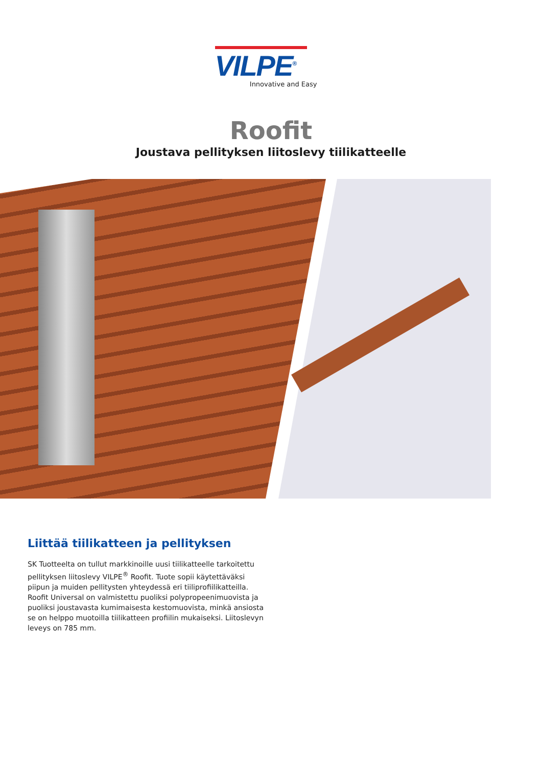VILPE<sup>®</sup>
Innovative and Easy
Roofit
Joustava pellityksen liitoslevy tiilikatteelle
Liittää tiilikatteen ja pellityksen
SK Tuotteelta on tullut markkinoille uusi tiilikatteelle tarkoitettu pellityksen liitoslevy VILPE<sup>®</sup> Roofit. Tuote sopii käytettäväksi piipun ja muiden pellitysten yhteydessä eri tiiliprofiilikatteilla. Roofit Universal on valmistettu puoliksi polypropeenimuovista ja puoliksi joustavasta kumimaisesta kestomuovista, minkä ansiosta se on helppo muotoilla tiilikatteen profiilin mukaiseksi. Liitoslevyn leveys on 785 mm.